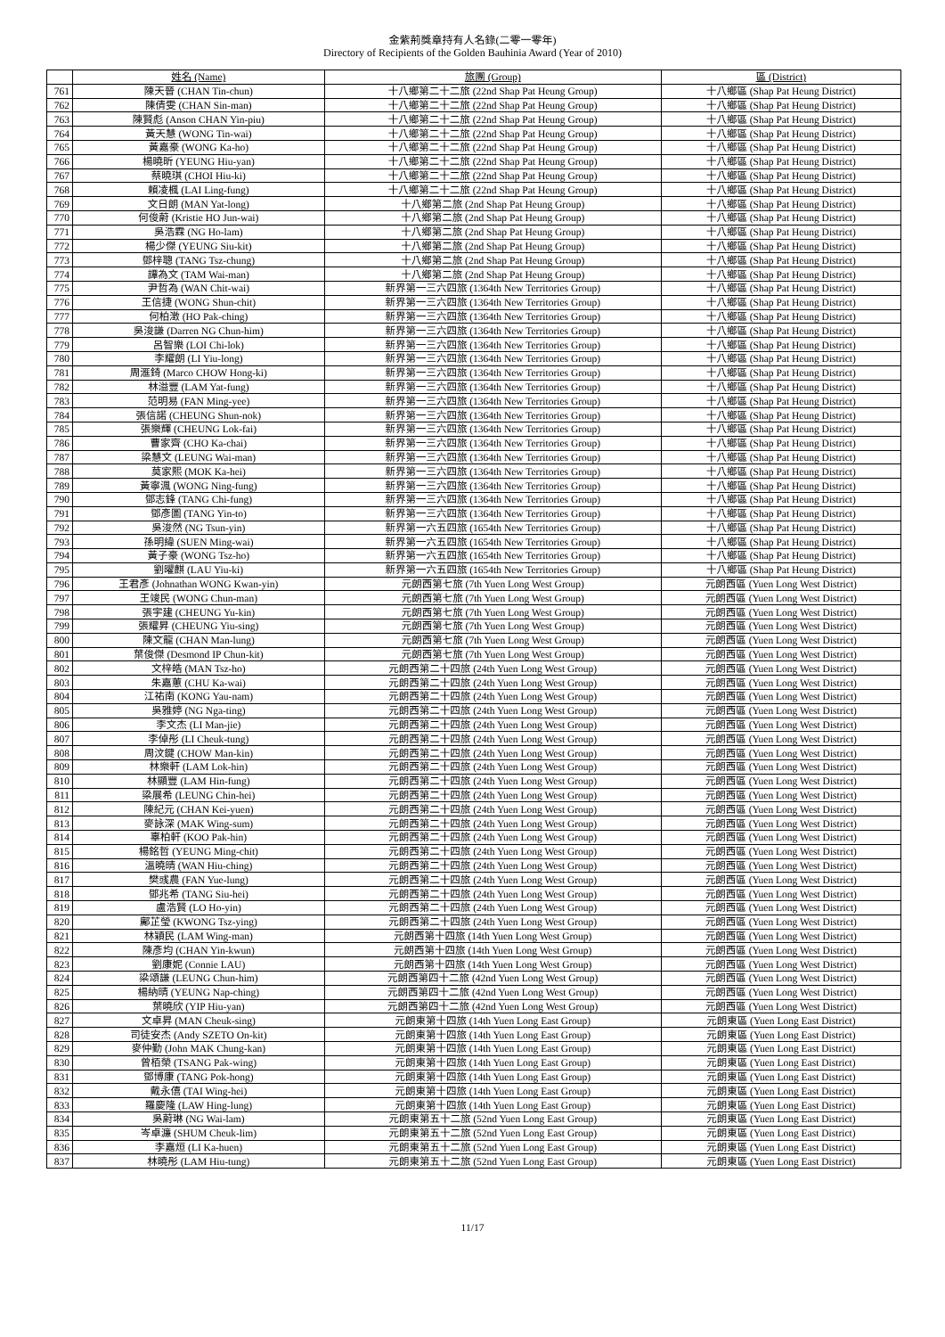金紫荊獎章持有人名錄(二零一零年)
Directory of Recipients of the Golden Bauhinia Award (Year of 2010)
| | 姓名 (Name) | 旅團 (Group) | 區 (District) |
| --- | --- | --- | --- |
| 761 | 陳天晉 (CHAN Tin-chun) | 十八鄉第二十二旅 (22nd Shap Pat Heung Group) | 十八鄉區 (Shap Pat Heung District) |
| 762 | 陳倩雯 (CHAN Sin-man) | 十八鄉第二十二旅 (22nd Shap Pat Heung Group) | 十八鄉區 (Shap Pat Heung District) |
| 763 | 陳賢彪 (Anson CHAN Yin-piu) | 十八鄉第二十二旅 (22nd Shap Pat Heung Group) | 十八鄉區 (Shap Pat Heung District) |
| 764 | 黃天慧 (WONG Tin-wai) | 十八鄉第二十二旅 (22nd Shap Pat Heung Group) | 十八鄉區 (Shap Pat Heung District) |
| 765 | 黃嘉豪 (WONG Ka-ho) | 十八鄉第二十二旅 (22nd Shap Pat Heung Group) | 十八鄉區 (Shap Pat Heung District) |
| 766 | 楊曉昕 (YEUNG Hiu-yan) | 十八鄉第二十二旅 (22nd Shap Pat Heung Group) | 十八鄉區 (Shap Pat Heung District) |
| 767 | 蔡曉琪 (CHOI Hiu-ki) | 十八鄉第二十二旅 (22nd Shap Pat Heung Group) | 十八鄉區 (Shap Pat Heung District) |
| 768 | 賴凌楓 (LAI Ling-fung) | 十八鄉第二十二旅 (22nd Shap Pat Heung Group) | 十八鄉區 (Shap Pat Heung District) |
| 769 | 文日朗 (MAN Yat-long) | 十八鄉第二旅 (2nd Shap Pat Heung Group) | 十八鄉區 (Shap Pat Heung District) |
| 770 | 何俊蔚 (Kristie HO Jun-wai) | 十八鄉第二旅 (2nd Shap Pat Heung Group) | 十八鄉區 (Shap Pat Heung District) |
| 771 | 吳浩霖 (NG Ho-lam) | 十八鄉第二旅 (2nd Shap Pat Heung Group) | 十八鄉區 (Shap Pat Heung District) |
| 772 | 楊少傑 (YEUNG Siu-kit) | 十八鄉第二旅 (2nd Shap Pat Heung Group) | 十八鄉區 (Shap Pat Heung District) |
| 773 | 鄧梓聰 (TANG Tsz-chung) | 十八鄉第二旅 (2nd Shap Pat Heung Group) | 十八鄉區 (Shap Pat Heung District) |
| 774 | 譚為文 (TAM Wai-man) | 十八鄉第二旅 (2nd Shap Pat Heung Group) | 十八鄉區 (Shap Pat Heung District) |
| 775 | 尹哲為 (WAN Chit-wai) | 新界第一三六四旅 (1364th New Territories Group) | 十八鄉區 (Shap Pat Heung District) |
| 776 | 王信捷 (WONG Shun-chit) | 新界第一三六四旅 (1364th New Territories Group) | 十八鄉區 (Shap Pat Heung District) |
| 777 | 何柏澂 (HO Pak-ching) | 新界第一三六四旅 (1364th New Territories Group) | 十八鄉區 (Shap Pat Heung District) |
| 778 | 吳浚謙 (Darren NG Chun-him) | 新界第一三六四旅 (1364th New Territories Group) | 十八鄉區 (Shap Pat Heung District) |
| 779 | 呂智樂 (LOI Chi-lok) | 新界第一三六四旅 (1364th New Territories Group) | 十八鄉區 (Shap Pat Heung District) |
| 780 | 李耀朗 (LI Yiu-long) | 新界第一三六四旅 (1364th New Territories Group) | 十八鄉區 (Shap Pat Heung District) |
| 781 | 周滙錡 (Marco CHOW Hong-ki) | 新界第一三六四旅 (1364th New Territories Group) | 十八鄉區 (Shap Pat Heung District) |
| 782 | 林溢豐 (LAM Yat-fung) | 新界第一三六四旅 (1364th New Territories Group) | 十八鄉區 (Shap Pat Heung District) |
| 783 | 范明易 (FAN Ming-yee) | 新界第一三六四旅 (1364th New Territories Group) | 十八鄉區 (Shap Pat Heung District) |
| 784 | 張信諾 (CHEUNG Shun-nok) | 新界第一三六四旅 (1364th New Territories Group) | 十八鄉區 (Shap Pat Heung District) |
| 785 | 張樂輝 (CHEUNG Lok-fai) | 新界第一三六四旅 (1364th New Territories Group) | 十八鄉區 (Shap Pat Heung District) |
| 786 | 曹家齊 (CHO Ka-chai) | 新界第一三六四旅 (1364th New Territories Group) | 十八鄉區 (Shap Pat Heung District) |
| 787 | 梁慧文 (LEUNG Wai-man) | 新界第一三六四旅 (1364th New Territories Group) | 十八鄉區 (Shap Pat Heung District) |
| 788 | 莫家熙 (MOK Ka-hei) | 新界第一三六四旅 (1364th New Territories Group) | 十八鄉區 (Shap Pat Heung District) |
| 789 | 黃寧渢 (WONG Ning-fung) | 新界第一三六四旅 (1364th New Territories Group) | 十八鄉區 (Shap Pat Heung District) |
| 790 | 鄧志鋒 (TANG Chi-fung) | 新界第一三六四旅 (1364th New Territories Group) | 十八鄉區 (Shap Pat Heung District) |
| 791 | 鄧彥圖 (TANG Yin-to) | 新界第一三六四旅 (1364th New Territories Group) | 十八鄉區 (Shap Pat Heung District) |
| 792 | 吳浚然 (NG Tsun-yin) | 新界第一六五四旅 (1654th New Territories Group) | 十八鄉區 (Shap Pat Heung District) |
| 793 | 孫明緯 (SUEN Ming-wai) | 新界第一六五四旅 (1654th New Territories Group) | 十八鄉區 (Shap Pat Heung District) |
| 794 | 黃子豪 (WONG Tsz-ho) | 新界第一六五四旅 (1654th New Territories Group) | 十八鄉區 (Shap Pat Heung District) |
| 795 | 劉曜麒 (LAU Yiu-ki) | 新界第一六五四旅 (1654th New Territories Group) | 十八鄉區 (Shap Pat Heung District) |
| 796 | 王君彥 (Johnathan WONG Kwan-yin) | 元朗西第七旅 (7th Yuen Long West Group) | 元朗西區 (Yuen Long West District) |
| 797 | 王竣民 (WONG Chun-man) | 元朗西第七旅 (7th Yuen Long West Group) | 元朗西區 (Yuen Long West District) |
| 798 | 張宇建 (CHEUNG Yu-kin) | 元朗西第七旅 (7th Yuen Long West Group) | 元朗西區 (Yuen Long West District) |
| 799 | 張耀昇 (CHEUNG Yiu-sing) | 元朗西第七旅 (7th Yuen Long West Group) | 元朗西區 (Yuen Long West District) |
| 800 | 陳文龍 (CHAN Man-lung) | 元朗西第七旅 (7th Yuen Long West Group) | 元朗西區 (Yuen Long West District) |
| 801 | 葉俊傑 (Desmond IP Chun-kit) | 元朗西第七旅 (7th Yuen Long West Group) | 元朗西區 (Yuen Long West District) |
| 802 | 文梓皓 (MAN Tsz-ho) | 元朗西第二十四旅 (24th Yuen Long West Group) | 元朗西區 (Yuen Long West District) |
| 803 | 朱嘉蕙 (CHU Ka-wai) | 元朗西第二十四旅 (24th Yuen Long West Group) | 元朗西區 (Yuen Long West District) |
| 804 | 江祐南 (KONG Yau-nam) | 元朗西第二十四旅 (24th Yuen Long West Group) | 元朗西區 (Yuen Long West District) |
| 805 | 吳雅婷 (NG Nga-ting) | 元朗西第二十四旅 (24th Yuen Long West Group) | 元朗西區 (Yuen Long West District) |
| 806 | 李文杰 (LI Man-jie) | 元朗西第二十四旅 (24th Yuen Long West Group) | 元朗西區 (Yuen Long West District) |
| 807 | 李倬彤 (LI Cheuk-tung) | 元朗西第二十四旅 (24th Yuen Long West Group) | 元朗西區 (Yuen Long West District) |
| 808 | 周汶鍵 (CHOW Man-kin) | 元朗西第二十四旅 (24th Yuen Long West Group) | 元朗西區 (Yuen Long West District) |
| 809 | 林樂軒 (LAM Lok-hin) | 元朗西第二十四旅 (24th Yuen Long West Group) | 元朗西區 (Yuen Long West District) |
| 810 | 林顯豐 (LAM Hin-fung) | 元朗西第二十四旅 (24th Yuen Long West Group) | 元朗西區 (Yuen Long West District) |
| 811 | 梁展希 (LEUNG Chin-hei) | 元朗西第二十四旅 (24th Yuen Long West Group) | 元朗西區 (Yuen Long West District) |
| 812 | 陳紀元 (CHAN Kei-yuen) | 元朗西第二十四旅 (24th Yuen Long West Group) | 元朗西區 (Yuen Long West District) |
| 813 | 麥詠深 (MAK Wing-sum) | 元朗西第二十四旅 (24th Yuen Long West Group) | 元朗西區 (Yuen Long West District) |
| 814 | 辜柏軒 (KOO Pak-hin) | 元朗西第二十四旅 (24th Yuen Long West Group) | 元朗西區 (Yuen Long West District) |
| 815 | 楊銘哲 (YEUNG Ming-chit) | 元朗西第二十四旅 (24th Yuen Long West Group) | 元朗西區 (Yuen Long West District) |
| 816 | 溫曉晴 (WAN Hiu-ching) | 元朗西第二十四旅 (24th Yuen Long West Group) | 元朗西區 (Yuen Long West District) |
| 817 | 樊彧農 (FAN Yue-lung) | 元朗西第二十四旅 (24th Yuen Long West Group) | 元朗西區 (Yuen Long West District) |
| 818 | 鄧兆希 (TANG Siu-hei) | 元朗西第二十四旅 (24th Yuen Long West Group) | 元朗西區 (Yuen Long West District) |
| 819 | 盧浩賢 (LO Ho-yin) | 元朗西第二十四旅 (24th Yuen Long West Group) | 元朗西區 (Yuen Long West District) |
| 820 | 鄺芷瑩 (KWONG Tsz-ying) | 元朗西第二十四旅 (24th Yuen Long West Group) | 元朗西區 (Yuen Long West District) |
| 821 | 林穎民 (LAM Wing-man) | 元朗西第十四旅 (14th Yuen Long West Group) | 元朗西區 (Yuen Long West District) |
| 822 | 陳彥均 (CHAN Yin-kwun) | 元朗西第十四旅 (14th Yuen Long West Group) | 元朗西區 (Yuen Long West District) |
| 823 | 劉康妮 (Connie LAU) | 元朗西第十四旅 (14th Yuen Long West Group) | 元朗西區 (Yuen Long West District) |
| 824 | 梁頌謙 (LEUNG Chun-him) | 元朗西第四十二旅 (42nd Yuen Long West Group) | 元朗西區 (Yuen Long West District) |
| 825 | 楊納晴 (YEUNG Nap-ching) | 元朗西第四十二旅 (42nd Yuen Long West Group) | 元朗西區 (Yuen Long West District) |
| 826 | 葉曉欣 (YIP Hiu-yan) | 元朗西第四十二旅 (42nd Yuen Long West Group) | 元朗西區 (Yuen Long West District) |
| 827 | 文卓昇 (MAN Cheuk-sing) | 元朗東第十四旅 (14th Yuen Long East Group) | 元朗東區 (Yuen Long East District) |
| 828 | 司徒安杰 (Andy SZETO On-kit) | 元朗東第十四旅 (14th Yuen Long East Group) | 元朗東區 (Yuen Long East District) |
| 829 | 麥仲勤 (John MAK Chung-kan) | 元朗東第十四旅 (14th Yuen Long East Group) | 元朗東區 (Yuen Long East District) |
| 830 | 曾栢榮 (TSANG Pak-wing) | 元朗東第十四旅 (14th Yuen Long East Group) | 元朗東區 (Yuen Long East District) |
| 831 | 鄧博康 (TANG Pok-hong) | 元朗東第十四旅 (14th Yuen Long East Group) | 元朗東區 (Yuen Long East District) |
| 832 | 戴永僖 (TAI Wing-hei) | 元朗東第十四旅 (14th Yuen Long East Group) | 元朗東區 (Yuen Long East District) |
| 833 | 羅慶隆 (LAW Hing-lung) | 元朗東第十四旅 (14th Yuen Long East Group) | 元朗東區 (Yuen Long East District) |
| 834 | 吳蔚琳 (NG Wai-lam) | 元朗東第五十二旅 (52nd Yuen Long East Group) | 元朗東區 (Yuen Long East District) |
| 835 | 岑卓濂 (SHUM Cheuk-lim) | 元朗東第五十二旅 (52nd Yuen Long East Group) | 元朗東區 (Yuen Long East District) |
| 836 | 李嘉烜 (LI Ka-huen) | 元朗東第五十二旅 (52nd Yuen Long East Group) | 元朗東區 (Yuen Long East District) |
| 837 | 林曉彤 (LAM Hiu-tung) | 元朗東第五十二旅 (52nd Yuen Long East Group) | 元朗東區 (Yuen Long East District) |
11/17